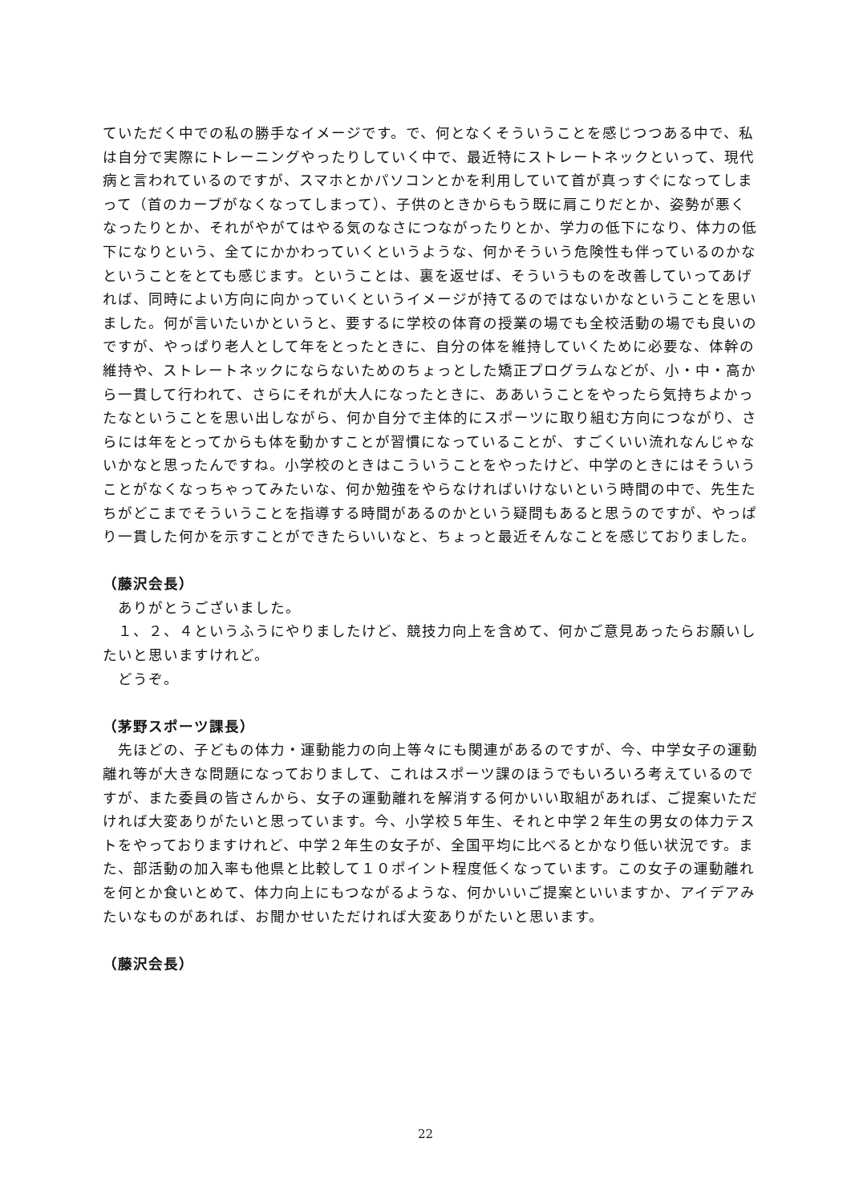ていただく中での私の勝手なイメージです。で、何となくそういうことを感じつつある中で、私は自分で実際にトレーニングやったりしていく中で、最近特にストレートネックといって、現代病と言われているのですが、スマホとかパソコンとかを利用していて首が真っすぐになってしまって（首のカーブがなくなってしまって）、子供のときからもう既に肩こりだとか、姿勢が悪くなったりとか、それがやがてはやる気のなさにつながったりとか、学力の低下になり、体力の低下になりという、全てにかかわっていくというような、何かそういう危険性も伴っているのかなということをとても感じます。ということは、裏を返せば、そういうものを改善していってあげれば、同時によい方向に向かっていくというイメージが持てるのではないかなということを思いました。何が言いたいかというと、要するに学校の体育の授業の場でも全校活動の場でも良いのですが、やっぱり老人として年をとったときに、自分の体を維持していくために必要な、体幹の維持や、ストレートネックにならないためのちょっとした矯正プログラムなどが、小・中・高から一貫して行われて、さらにそれが大人になったときに、ああいうことをやったら気持ちよかったなということを思い出しながら、何か自分で主体的にスポーツに取り組む方向につながり、さらには年をとってからも体を動かすことが習慣になっていることが、すごくいい流れなんじゃないかなと思ったんですね。小学校のときはこういうことをやったけど、中学のときにはそういうことがなくなっちゃってみたいな、何か勉強をやらなければいけないという時間の中で、先生たちがどこまでそういうことを指導する時間があるのかという疑問もあると思うのですが、やっぱり一貫した何かを示すことができたらいいなと、ちょっと最近そんなことを感じておりました。
（藤沢会長）
　ありがとうございました。
　１、２、４というふうにやりましたけど、競技力向上を含めて、何かご意見あったらお願いしたいと思いますけれど。
　どうぞ。
（茅野スポーツ課長）
　先ほどの、子どもの体力・運動能力の向上等々にも関連があるのですが、今、中学女子の運動離れ等が大きな問題になっておりまして、これはスポーツ課のほうでもいろいろ考えているのですが、また委員の皆さんから、女子の運動離れを解消する何かいい取組があれば、ご提案いただければ大変ありがたいと思っています。今、小学校５年生、それと中学２年生の男女の体力テストをやっておりますけれど、中学２年生の女子が、全国平均に比べるとかなり低い状況です。また、部活動の加入率も他県と比較して１０ポイント程度低くなっています。この女子の運動離れを何とか食いとめて、体力向上にもつながるような、何かいいご提案といいますか、アイデアみたいなものがあれば、お聞かせいただければ大変ありがたいと思います。
（藤沢会長）
22